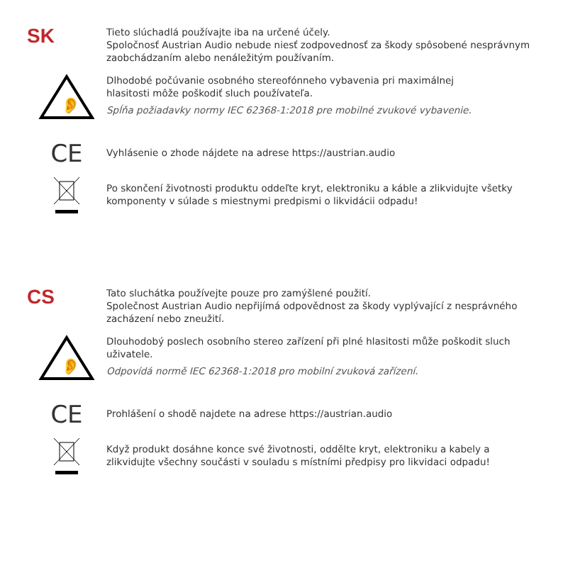SK
Tieto slúchadlá používajte iba na určené účely.
Spoločnosť Austrian Audio nebude niesť zodpovednosť za škody spôsobené nesprávnym zaobchádzaním alebo nenáležitým používaním.
👂
Dlhodobé počúvanie osobného stereofónneho vybavenia pri maximálnej
hlasitosti môže poškodiť sluch používateľa.
Spĺňa požiadavky normy IEC 62368-1:2018 pre mobilné zvukové vybavenie.
CE
Vyhlásenie o zhode nájdete na adrese https://austrian.audio
Po skončení životnosti produktu oddeľte kryt, elektroniku a káble a zlikvidujte všetky komponenty v súlade s miestnymi predpismi o likvidácii odpadu!
CS
Tato sluchátka používejte pouze pro zamýšlené použití.
Společnost Austrian Audio nepřijímá odpovědnost za škody vyplývající z nesprávného zacházení nebo zneužití.
👂
Dlouhodobý poslech osobního stereo zařízení při plné hlasitosti může poškodit sluch uživatele.
Odpovídá normě IEC 62368-1:2018 pro mobilní zvuková zařízení.
CE
Prohlášení o shodě najdete na adrese https://austrian.audio
Když produkt dosáhne konce své životnosti, oddělte kryt, elektroniku a kabely a zlikvidujte všechny součásti v souladu s místními předpisy pro likvidaci odpadu!